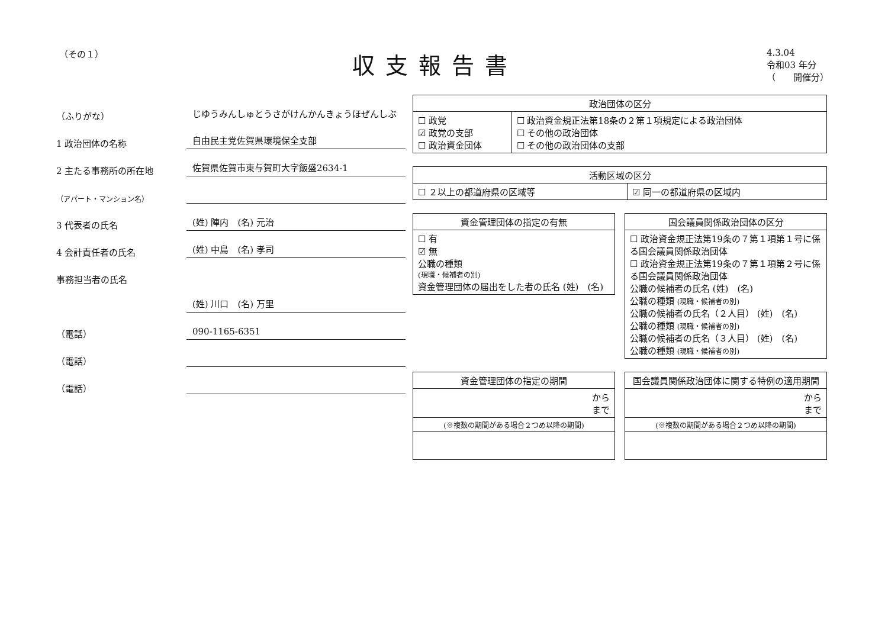（その１）
収支報告書
4.3.04
令和03 年分
（　　開催分）
（ふりがな）
じゆうみんしゅとうさがけんかんきょうほぜんしぶ
1 政治団体の名称
自由民主党佐賀県環境保全支部
2 主たる事務所の所在地
佐賀県佐賀市東与賀町大字飯盛2634-1
（アパート・マンション名）
3 代表者の氏名
(姓) 陣内　(名) 元治
4 会計責任者の氏名
(姓) 中島　(名) 孝司
事務担当者の氏名
(姓) 川口　(名) 万里
（電話）
090-1165-6351
（電話）
（電話）
| 政治団体の区分 | |
| --- | --- |
| ☐ 政党 ☑ 政党の支部 ☐ 政治資金団体 | ☐ 政治資金規正法第18条の２第１項規定による政治団体 ☐ その他の政治団体 ☐ その他の政治団体の支部 |
| 活動区域の区分 | |
| --- | --- |
| ☐ ２以上の都道府県の区域等 | ☑ 同一の都道府県の区域内 |
| 資金管理団体の指定の有無 |
| --- |
| ☐ 有 ☑ 無 公職の種類 (現職・候補者の別) 資金管理団体の届出をした者の氏名 (姓) (名) |
| 国会議員関係政治団体の区分 |
| --- |
| ☐ 政治資金規正法第19条の７第１項第１号に係る国会議員関係政治団体 ☐ 政治資金規正法第19条の７第１項第２号に係る国会議員関係政治団体 公職の候補者の氏名 (姓) (名) 公職の種類 (現職・候補者の別) 公職の候補者の氏名（２人目） (姓) (名) 公職の種類 (現職・候補者の別) 公職の候補者の氏名（３人目） (姓) (名) 公職の種類 (現職・候補者の別) |
| 資金管理団体の指定の期間 |
| --- |
| から まで |
| (※複数の期間がある場合２つめ以降の期間) |
| 国会議員関係政治団体に関する特例の適用期間 |
| --- |
| から まで |
| (※複数の期間がある場合２つめ以降の期間) |